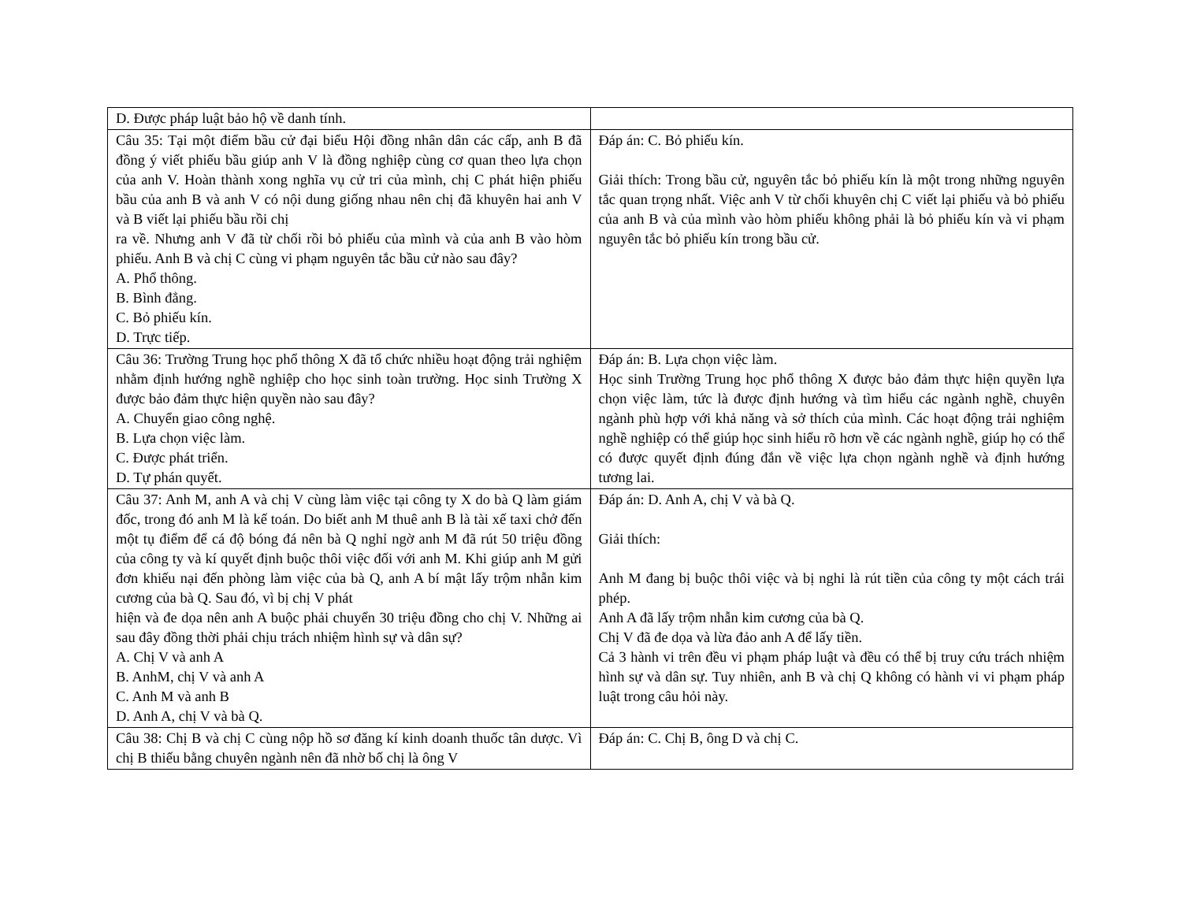| D. Được pháp luật bảo hộ về danh tính. | |
| Câu 35: Tại một điểm bầu cử đại biểu Hội đồng nhân dân các cấp, anh B đã đồng ý viết phiếu bầu giúp anh V là đồng nghiệp cùng cơ quan theo lựa chọn của anh V. Hoàn thành xong nghĩa vụ cử tri của mình, chị C phát hiện phiếu bầu của anh B và anh V có nội dung giống nhau nên chị đã khuyên hai anh V và B viết lại phiếu bầu rồi chị ra về. Nhưng anh V đã từ chối rồi bỏ phiếu của mình và của anh B vào hòm phiếu. Anh B và chị C cùng vi phạm nguyên tắc bầu cử nào sau đây? A. Phổ thông. B. Bình đẳng. C. Bỏ phiếu kín. D. Trực tiếp. | Đáp án: C. Bỏ phiếu kín. Giải thích: Trong bầu cử, nguyên tắc bỏ phiếu kín là một trong những nguyên tắc quan trọng nhất. Việc anh V từ chối khuyên chị C viết lại phiếu và bỏ phiếu của anh B và của mình vào hòm phiếu không phải là bỏ phiếu kín và vi phạm nguyên tắc bỏ phiếu kín trong bầu cử. |
| Câu 36: Trường Trung học phổ thông X đã tổ chức nhiều hoạt động trải nghiệm nhằm định hướng nghề nghiệp cho học sinh toàn trường. Học sinh Trường X được bảo đảm thực hiện quyền nào sau đây? A. Chuyển giao công nghệ. B. Lựa chọn việc làm. C. Được phát triển. D. Tự phán quyết. | Đáp án: B. Lựa chọn việc làm. Học sinh Trường Trung học phổ thông X được bảo đảm thực hiện quyền lựa chọn việc làm, tức là được định hướng và tìm hiểu các ngành nghề, chuyên ngành phù hợp với khả năng và sở thích của mình. Các hoạt động trải nghiệm nghề nghiệp có thể giúp học sinh hiểu rõ hơn về các ngành nghề, giúp họ có thể có được quyết định đúng đắn về việc lựa chọn ngành nghề và định hướng tương lai. |
| Câu 37: Anh M, anh A và chị V cùng làm việc tại công ty X do bà Q làm giám đốc, trong đó anh M là kế toán. Do biết anh M thuê anh B là tài xế taxi chở đến một tụ điểm để cá độ bóng đá nên bà Q nghỉ ngờ anh M đã rút 50 triệu đồng của công ty và kí quyết định buộc thôi việc đối với anh M. Khi giúp anh M gửi đơn khiếu nại đến phòng làm việc của bà Q, anh A bí mật lấy trộm nhẫn kim cương của bà Q. Sau đó, vì bị chị V phát hiện và đe dọa nên anh A buộc phải chuyển 30 triệu đồng cho chị V. Những ai sau đây đồng thời phải chịu trách nhiệm hình sự và dân sự? A. Chị V và anh A B. AnhM, chị V và anh A C. Anh M và anh B D. Anh A, chị V và bà Q. | Đáp án: D. Anh A, chị V và bà Q. Giải thích: Anh M đang bị buộc thôi việc và bị nghi là rút tiền của công ty một cách trái phép. Anh A đã lấy trộm nhẫn kim cương của bà Q. Chị V đã đe dọa và lừa đảo anh A để lấy tiền. Cả 3 hành vi trên đều vi phạm pháp luật và đều có thể bị truy cứu trách nhiệm hình sự và dân sự. Tuy nhiên, anh B và chị Q không có hành vi vi phạm pháp luật trong câu hỏi này. |
| Câu 38: Chị B và chị C cùng nộp hồ sơ đăng kí kinh doanh thuốc tân dược. Vì chị B thiếu bằng chuyên ngành nên đã nhờ bố chị là ông V | Đáp án: C. Chị B, ông D và chị C. |